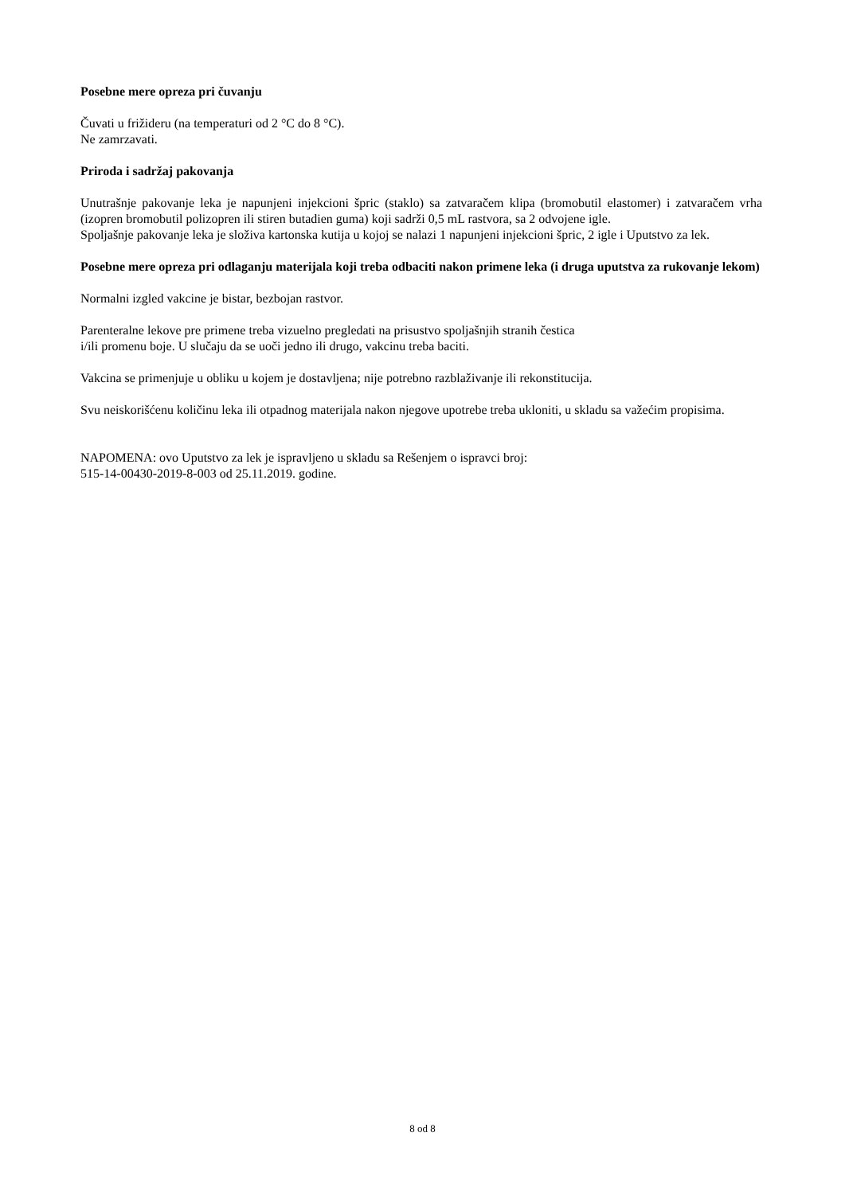Posebne mere opreza pri čuvanju
Čuvati u frižideru (na temperaturi od 2 °C do 8 °C).
Ne zamrzavati.
Priroda i sadržaj pakovanja
Unutrašnje pakovanje leka je napunjeni injekcioni špric (staklo) sa zatvaračem klipa (bromobutil elastomer) i zatvaračem vrha (izopren bromobutil polizopren ili stiren butadien guma) koji sadrži 0,5 mL rastvora, sa 2 odvojene igle.
Spoljašnje pakovanje leka je složiva kartonska kutija u kojoj se nalazi 1 napunjeni injekcioni špric, 2 igle i Uputstvo za lek.
Posebne mere opreza pri odlaganju materijala koji treba odbaciti nakon primene leka (i druga uputstva za rukovanje lekom)
Normalni izgled vakcine je bistar, bezbojan rastvor.
Parenteralne lekove pre primene treba vizuelno pregledati na prisustvo spoljašnjih stranih čestica
i/ili promenu boje. U slučaju da se uoči jedno ili drugo, vakcinu treba baciti.
Vakcina se primenjuje u obliku u kojem je dostavljena; nije potrebno razblaživanje ili rekonstitucija.
Svu neiskorišćenu količinu leka ili otpadnog materijala nakon njegove upotrebe treba ukloniti, u skladu sa važećim propisima.
NAPOMENA: ovo Uputstvo za lek je ispravljeno u skladu sa Rešenjem o ispravci broj:
515-14-00430-2019-8-003 od 25.11.2019. godine.
8 od 8